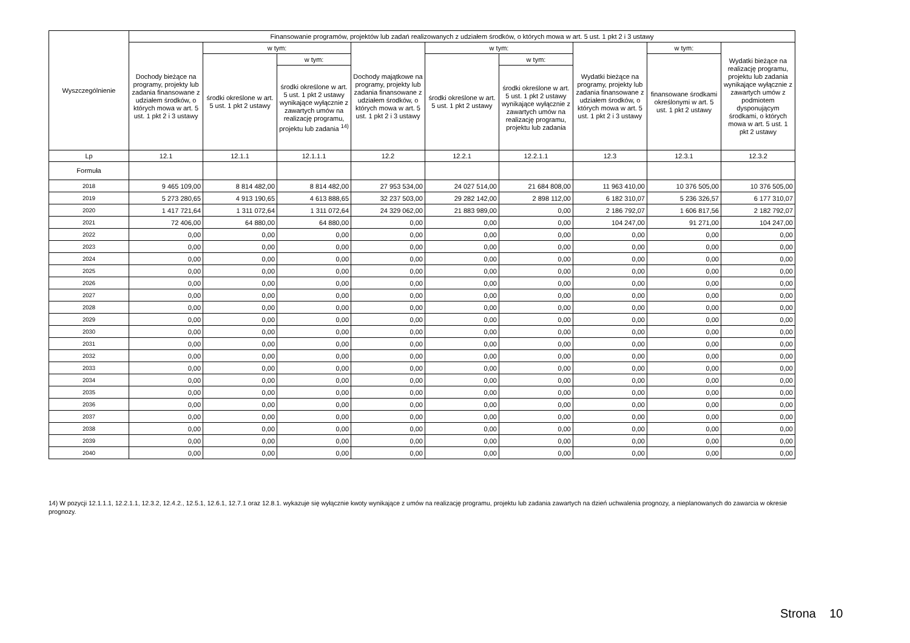| Wyszczególnienie | Finansowanie programów, projektów lub zadań realizowanych z udziałem środków, o których mowa w art. 5 ust. 1 pkt 2 i 3 ustawy | | | | | | | | |
| --- | --- | --- | --- | --- | --- | --- | --- | --- | --- |
| | Dochody bieżące na programy, projekty lub zadania finansowane z udziałem środków, o których mowa w art. 5 ust. 1 pkt 2 i 3 ustawy | w tym: | | Dochody majątkowe na programy, projekty lub zadania finansowane z udziałem środków, o których mowa w art. 5 ust. 1 pkt 2 i 3 ustawy | w tym: | | Wydatki bieżące na programy, projekty lub zadania finansowane z udziałem środków, o których mowa w art. 5 ust. 1 pkt 2 i 3 ustawy | w tym: | Wydatki bieżące na realizację programu, projektu lub zadania wynikające wyłącznie z zawartych umów z podmiotem dysponującym środkami, o których mowa w art. 5 ust. 1 pkt 2 ustawy |
| | | środki określone w art. 5 ust. 1 pkt 2 ustawy | w tym: | | środki określone w art. 5 ust. 1 pkt 2 ustawy | w tym: | | finansowane środkami określonymi w art. 5 ust. 1 pkt 2 ustawy | |
| | | | środki określone w art. 5 ust. 1 pkt 2 ustawy wynikające wyłącznie z zawartych umów na realizację programu, projektu lub zadania <sup>14)</sup> | | | środki określone w art. 5 ust. 1 pkt 2 ustawy wynikające wyłącznie z zawartych umów na realizację programu, projektu lub zadania | | | |
| Lp | 12.1 | 12.1.1 | 12.1.1.1 | 12.2 | 12.2.1 | 12.2.1.1 | 12.3 | 12.3.1 | 12.3.2 |
| Formuła | | | | | | | | | |
| 2018 | 9 465 109,00 | 8 814 482,00 | 8 814 482,00 | 27 953 534,00 | 24 027 514,00 | 21 684 808,00 | 11 963 410,00 | 10 376 505,00 | 10 376 505,00 |
| 2019 | 5 273 280,65 | 4 913 190,65 | 4 613 888,65 | 32 237 503,00 | 29 282 142,00 | 2 898 112,00 | 6 182 310,07 | 5 236 326,57 | 6 177 310,07 |
| 2020 | 1 417 721,64 | 1 311 072,64 | 1 311 072,64 | 24 329 062,00 | 21 883 989,00 | 0,00 | 2 186 792,07 | 1 606 817,56 | 2 182 792,07 |
| 2021 | 72 406,00 | 64 880,00 | 64 880,00 | 0,00 | 0,00 | 0,00 | 104 247,00 | 91 271,00 | 104 247,00 |
| 2022 | 0,00 | 0,00 | 0,00 | 0,00 | 0,00 | 0,00 | 0,00 | 0,00 | 0,00 |
| 2023 | 0,00 | 0,00 | 0,00 | 0,00 | 0,00 | 0,00 | 0,00 | 0,00 | 0,00 |
| 2024 | 0,00 | 0,00 | 0,00 | 0,00 | 0,00 | 0,00 | 0,00 | 0,00 | 0,00 |
| 2025 | 0,00 | 0,00 | 0,00 | 0,00 | 0,00 | 0,00 | 0,00 | 0,00 | 0,00 |
| 2026 | 0,00 | 0,00 | 0,00 | 0,00 | 0,00 | 0,00 | 0,00 | 0,00 | 0,00 |
| 2027 | 0,00 | 0,00 | 0,00 | 0,00 | 0,00 | 0,00 | 0,00 | 0,00 | 0,00 |
| 2028 | 0,00 | 0,00 | 0,00 | 0,00 | 0,00 | 0,00 | 0,00 | 0,00 | 0,00 |
| 2029 | 0,00 | 0,00 | 0,00 | 0,00 | 0,00 | 0,00 | 0,00 | 0,00 | 0,00 |
| 2030 | 0,00 | 0,00 | 0,00 | 0,00 | 0,00 | 0,00 | 0,00 | 0,00 | 0,00 |
| 2031 | 0,00 | 0,00 | 0,00 | 0,00 | 0,00 | 0,00 | 0,00 | 0,00 | 0,00 |
| 2032 | 0,00 | 0,00 | 0,00 | 0,00 | 0,00 | 0,00 | 0,00 | 0,00 | 0,00 |
| 2033 | 0,00 | 0,00 | 0,00 | 0,00 | 0,00 | 0,00 | 0,00 | 0,00 | 0,00 |
| 2034 | 0,00 | 0,00 | 0,00 | 0,00 | 0,00 | 0,00 | 0,00 | 0,00 | 0,00 |
| 2035 | 0,00 | 0,00 | 0,00 | 0,00 | 0,00 | 0,00 | 0,00 | 0,00 | 0,00 |
| 2036 | 0,00 | 0,00 | 0,00 | 0,00 | 0,00 | 0,00 | 0,00 | 0,00 | 0,00 |
| 2037 | 0,00 | 0,00 | 0,00 | 0,00 | 0,00 | 0,00 | 0,00 | 0,00 | 0,00 |
| 2038 | 0,00 | 0,00 | 0,00 | 0,00 | 0,00 | 0,00 | 0,00 | 0,00 | 0,00 |
| 2039 | 0,00 | 0,00 | 0,00 | 0,00 | 0,00 | 0,00 | 0,00 | 0,00 | 0,00 |
| 2040 | 0,00 | 0,00 | 0,00 | 0,00 | 0,00 | 0,00 | 0,00 | 0,00 | 0,00 |
14) W pozycji 12.1.1.1, 12.2.1.1, 12.3.2, 12.4.2., 12.5.1, 12.6.1, 12.7.1 oraz 12.8.1. wykazuje się wyłącznie kwoty wynikające z umów na realizację programu, projektu lub zadania zawartych na dzień uchwalenia prognozy, a nieplanowanych do zawarcia w okresie prognozy.
Strona 10